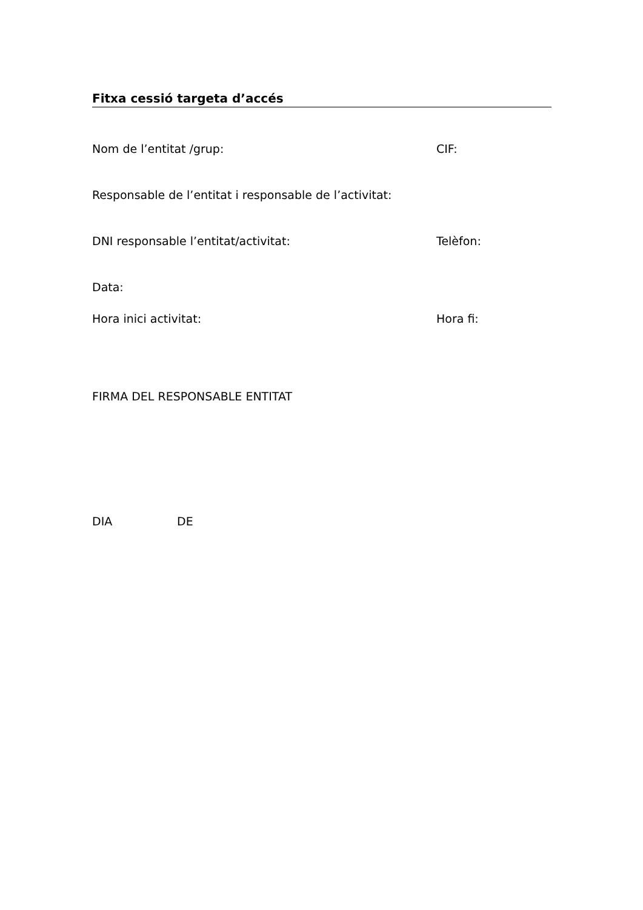Fitxa cessió targeta d’accés
Nom de l’entitat /grup: CIF:
Responsable de l’entitat i responsable de l’activitat:
DNI responsable l’entitat/activitat: Telèfon:
Data:
Hora inici activitat: Hora fi:
FIRMA DEL RESPONSABLE ENTITAT
DIA DE